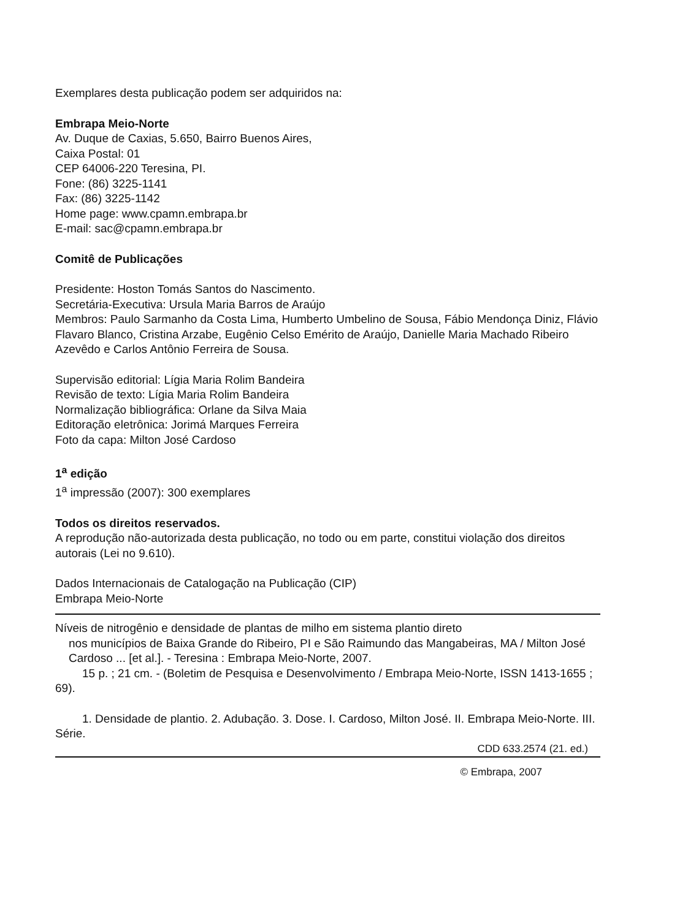Exemplares desta publicação podem ser adquiridos na:
Embrapa Meio-Norte
Av. Duque de Caxias, 5.650, Bairro Buenos Aires,
Caixa Postal: 01
CEP 64006-220 Teresina, PI.
Fone: (86) 3225-1141
Fax: (86) 3225-1142
Home page: www.cpamn.embrapa.br
E-mail: sac@cpamn.embrapa.br
Comitê de Publicações
Presidente: Hoston Tomás Santos do Nascimento.
Secretária-Executiva: Ursula Maria Barros de Araújo
Membros: Paulo Sarmanho da Costa Lima, Humberto Umbelino de Sousa, Fábio Mendonça Diniz, Flávio Flavaro Blanco, Cristina Arzabe, Eugênio Celso Emérito de Araújo, Danielle Maria Machado Ribeiro Azevêdo e Carlos Antônio Ferreira de Sousa.
Supervisão editorial: Lígia Maria Rolim Bandeira
Revisão de texto: Lígia Maria Rolim Bandeira
Normalização bibliográfica: Orlane da Silva Maia
Editoração eletrônica: Jorimá Marques Ferreira
Foto da capa: Milton José Cardoso
1<sup>a</sup> edição
1<sup>a</sup> impressão (2007): 300 exemplares
Todos os direitos reservados.
A reprodução não-autorizada desta publicação, no todo ou em parte, constitui violação dos direitos autorais (Lei no 9.610).
Dados Internacionais de Catalogação na Publicação (CIP)
Embrapa Meio-Norte
Níveis de nitrogênio e densidade de plantas de milho em sistema plantio direto
nos municípios de Baixa Grande do Ribeiro, PI e São Raimundo das Mangabeiras, MA / Milton José Cardoso ... [et al.]. - Teresina : Embrapa Meio-Norte, 2007.
15 p. ; 21 cm. - (Boletim de Pesquisa e Desenvolvimento / Embrapa Meio-Norte, ISSN 1413-1655 ; 69).
1. Densidade de plantio. 2. Adubação. 3. Dose. I. Cardoso, Milton José. II. Embrapa Meio-Norte. III. Série.
CDD 633.2574 (21. ed.)
© Embrapa, 2007